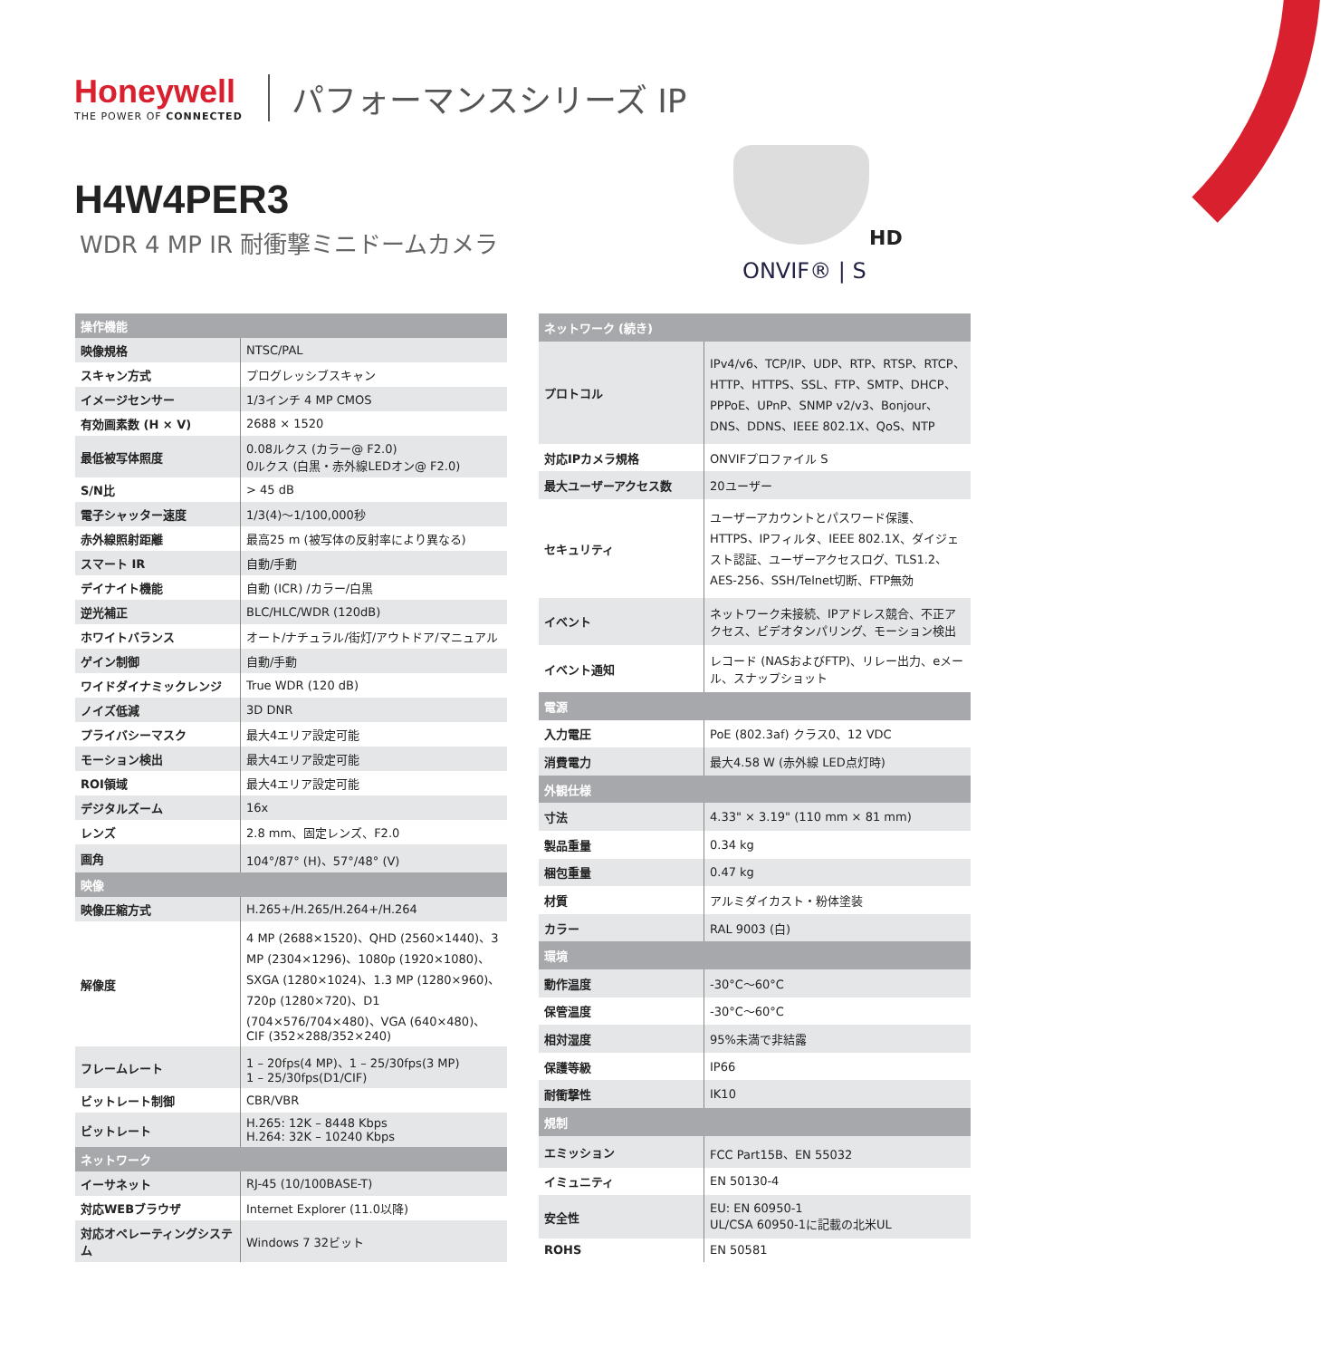Honeywell
THE POWER OF CONNECTED
パフォーマンスシリーズ IP
H4W4PER3
WDR 4 MP IR 耐衝撃ミニドームカメラ
HD
ONVIF® | S
| 操作機能 | |
| --- | --- |
| 映像規格 | NTSC/PAL |
| スキャン方式 | プログレッシブスキャン |
| イメージセンサー | 1/3インチ 4 MP CMOS |
| 有効画素数 (H × V) | 2688 × 1520 |
| 最低被写体照度 | 0.08ルクス (カラー@ F2.0) 0ルクス (白黒・赤外線LEDオン@ F2.0) |
| S/N比 | > 45 dB |
| 電子シャッター速度 | 1/3(4)〜1/100,000秒 |
| 赤外線照射距離 | 最高25 m (被写体の反射率により異なる) |
| スマート IR | 自動/手動 |
| デイナイト機能 | 自動 (ICR) /カラー/白黒 |
| 逆光補正 | BLC/HLC/WDR (120dB) |
| ホワイトバランス | オート/ナチュラル/街灯/アウトドア/マニュアル |
| ゲイン制御 | 自動/手動 |
| ワイドダイナミックレンジ | True WDR (120 dB) |
| ノイズ低減 | 3D DNR |
| プライバシーマスク | 最大4エリア設定可能 |
| モーション検出 | 最大4エリア設定可能 |
| ROI領域 | 最大4エリア設定可能 |
| デジタルズーム | 16x |
| レンズ | 2.8 mm、固定レンズ、F2.0 |
| 画角 | 104°/87° (H)、57°/48° (V) |
| 映像 | |
| 映像圧縮方式 | H.265+/H.265/H.264+/H.264 |
| 解像度 | 4 MP (2688×1520)、QHD (2560×1440)、3 MP (2304×1296)、1080p (1920×1080)、SXGA (1280×1024)、1.3 MP (1280×960)、720p (1280×720)、D1 (704×576/704×480)、VGA (640×480)、CIF (352×288/352×240) |
| フレームレート | 1 – 20fps(4 MP)、1 – 25/30fps(3 MP) 1 – 25/30fps(D1/CIF) |
| ビットレート制御 | CBR/VBR |
| ビットレート | H.265: 12K – 8448 Kbps H.264: 32K – 10240 Kbps |
| ネットワーク | |
| イーサネット | RJ-45 (10/100BASE-T) |
| 対応WEBブラウザ | Internet Explorer (11.0以降) |
| 対応オペレーティングシステム | Windows 7 32ビット |
| ネットワーク (続き) | |
| --- | --- |
| プロトコル | IPv4/v6、TCP/IP、UDP、RTP、RTSP、RTCP、HTTP、HTTPS、SSL、FTP、SMTP、DHCP、PPPoE、UPnP、SNMP v2/v3、Bonjour、DNS、DDNS、IEEE 802.1X、QoS、NTP |
| 対応IPカメラ規格 | ONVIFプロファイル S |
| 最大ユーザーアクセス数 | 20ユーザー |
| セキュリティ | ユーザーアカウントとパスワード保護、HTTPS、IPフィルタ、IEEE 802.1X、ダイジェスト認証、ユーザーアクセスログ、TLS1.2、AES-256、SSH/Telnet切断、FTP無効 |
| イベント | ネットワーク未接続、IPアドレス競合、不正アクセス、ビデオタンパリング、モーション検出 |
| イベント通知 | レコード (NASおよびFTP)、リレー出力、eメール、スナップショット |
| 電源 | |
| 入力電圧 | PoE (802.3af) クラス0、12 VDC |
| 消費電力 | 最大4.58 W (赤外線 LED点灯時) |
| 外観仕様 | |
| 寸法 | 4.33" × 3.19" (110 mm × 81 mm) |
| 製品重量 | 0.34 kg |
| 梱包重量 | 0.47 kg |
| 材質 | アルミダイカスト・粉体塗装 |
| カラー | RAL 9003 (白) |
| 環境 | |
| 動作温度 | -30°C〜60°C |
| 保管温度 | -30°C〜60°C |
| 相対湿度 | 95%未満で非結露 |
| 保護等級 | IP66 |
| 耐衝撃性 | IK10 |
| 規制 | |
| エミッション | FCC Part15B、EN 55032 |
| イミュニティ | EN 50130-4 |
| 安全性 | EU: EN 60950-1 UL/CSA 60950-1に記載の北米UL |
| ROHS | EN 50581 |